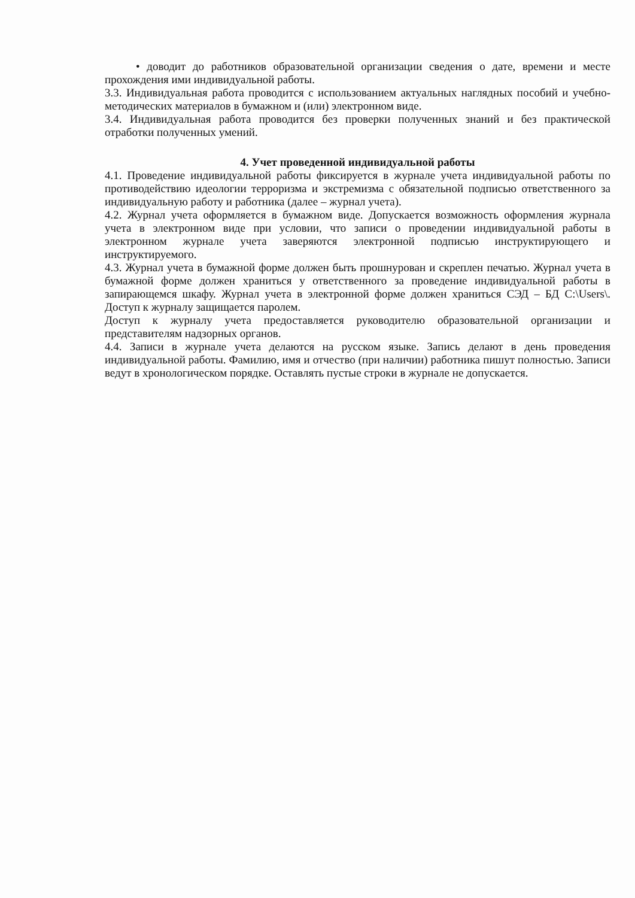• доводит до работников образовательной организации сведения о дате, времени и месте прохождения ими индивидуальной работы.
3.3. Индивидуальная работа проводится с использованием актуальных наглядных пособий и учебно-методических материалов в бумажном и (или) электронном виде.
3.4. Индивидуальная работа проводится без проверки полученных знаний и без практической отработки полученных умений.
4. Учет проведенной индивидуальной работы
4.1. Проведение индивидуальной работы фиксируется в журнале учета индивидуальной работы по противодействию идеологии терроризма и экстремизма с обязательной подписью ответственного за индивидуальную работу и работника (далее – журнал учета).
4.2. Журнал учета оформляется в бумажном виде. Допускается возможность оформления журнала учета в электронном виде при условии, что записи о проведении индивидуальной работы в электронном журнале учета заверяются электронной подписью инструктирующего и инструктируемого.
4.3. Журнал учета в бумажной форме должен быть прошнурован и скреплен печатью. Журнал учета в бумажной форме должен храниться у ответственного за проведение индивидуальной работы в запирающемся шкафу. Журнал учета в электронной форме должен храниться СЭД – БД C:\Users\. Доступ к журналу защищается паролем.
Доступ к журналу учета предоставляется руководителю образовательной организации и представителям надзорных органов.
4.4. Записи в журнале учета делаются на русском языке. Запись делают в день проведения индивидуальной работы. Фамилию, имя и отчество (при наличии) работника пишут полностью. Записи ведут в хронологическом порядке. Оставлять пустые строки в журнале не допускается.